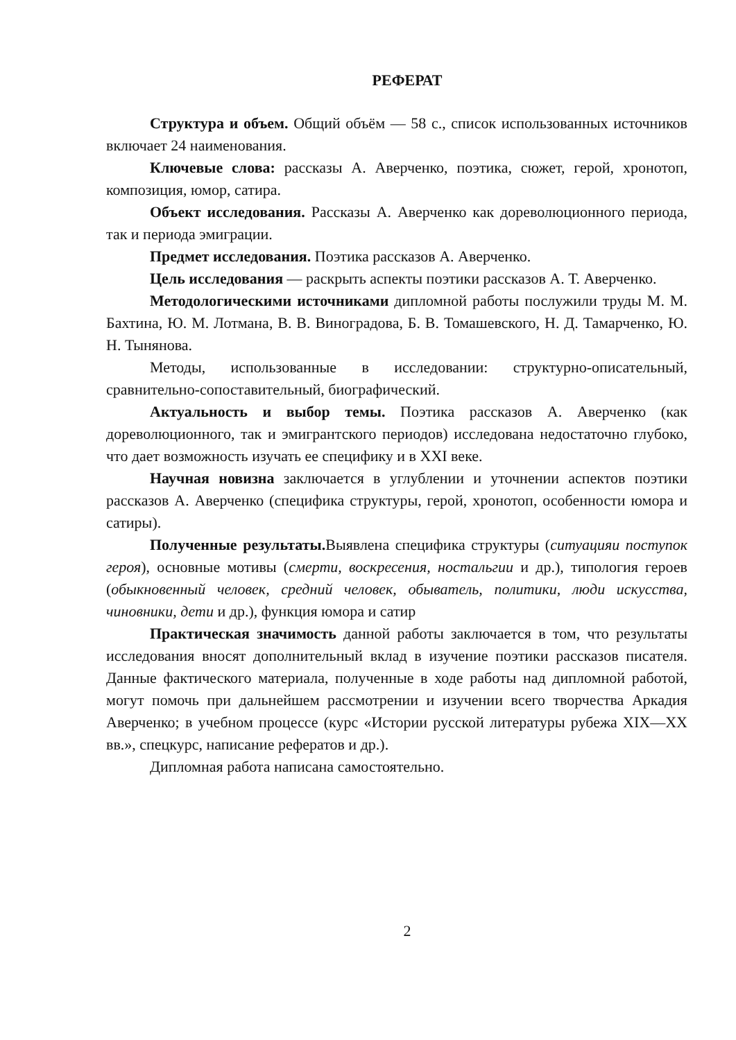РЕФЕРАТ
Структура и объем. Общий объём — 58 с., список использованных источников включает 24 наименования.
Ключевые слова: рассказы А. Аверченко, поэтика, сюжет, герой, хронотоп, композиция, юмор, сатира.
Объект исследования. Рассказы А. Аверченко как дореволюционного периода, так и периода эмиграции.
Предмет исследования. Поэтика рассказов А. Аверченко.
Цель исследования — раскрыть аспекты поэтики рассказов А. Т. Аверченко.
Методологическими источниками дипломной работы послужили труды М. М. Бахтина, Ю. М. Лотмана, В. В. Виноградова, Б. В. Томашевского, Н. Д. Тамарченко, Ю. Н. Тынянова.
Методы, использованные в исследовании: структурно-описательный, сравнительно-сопоставительный, биографический.
Актуальность и выбор темы. Поэтика рассказов А. Аверченко (как дореволюционного, так и эмигрантского периодов) исследована недостаточно глубоко, что дает возможность изучать ее специфику и в XXI веке.
Научная новизна заключается в углублении и уточнении аспектов поэтики рассказов А. Аверченко (специфика структуры, герой, хронотоп, особенности юмора и сатиры).
Полученные результаты. Выявлена специфика структуры (ситуацияи поступок героя), основные мотивы (смерти, воскресения, ностальгии и др.), типология героев (обыкновенный человек, средний человек, обыватель, политики, люди искусства, чиновники, дети и др.), функция юмора и сатир
Практическая значимость данной работы заключается в том, что результаты исследования вносят дополнительный вклад в изучение поэтики рассказов писателя. Данные фактического материала, полученные в ходе работы над дипломной работой, могут помочь при дальнейшем рассмотрении и изучении всего творчества Аркадия Аверченко; в учебном процессе (курс «Истории русской литературы рубежа XIX—XX вв.», спецкурс, написание рефератов и др.).
Дипломная работа написана самостоятельно.
2